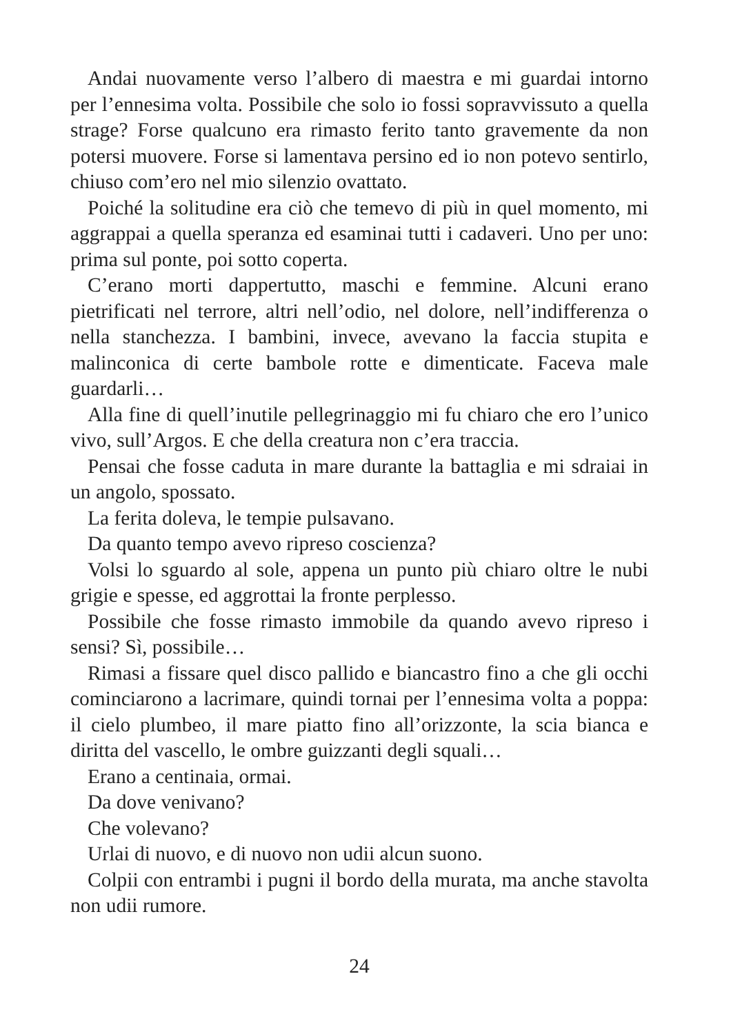Andai nuovamente verso l’albero di maestra e mi guardai intorno per l’ennesima volta. Possibile che solo io fossi sopravvissuto a quella strage? Forse qualcuno era rimasto ferito tanto gravemente da non potersi muovere. Forse si lamentava persino ed io non potevo sentirlo, chiuso com’ero nel mio silenzio ovattato.
Poiché la solitudine era ciò che temevo di più in quel momento, mi aggrappai a quella speranza ed esaminai tutti i cadaveri. Uno per uno: prima sul ponte, poi sotto coperta.
C’erano morti dappertutto, maschi e femmine. Alcuni erano pietrificati nel terrore, altri nell’odio, nel dolore, nell’indifferenza o nella stanchezza. I bambini, invece, avevano la faccia stupita e malinconica di certe bambole rotte e dimenticate. Faceva male guardarli…
Alla fine di quell’inutile pellegrinaggio mi fu chiaro che ero l’unico vivo, sull’Argos. E che della creatura non c’era traccia.
Pensai che fosse caduta in mare durante la battaglia e mi sdraiai in un angolo, spossato.
La ferita doleva, le tempie pulsavano.
Da quanto tempo avevo ripreso coscienza?
Volsi lo sguardo al sole, appena un punto più chiaro oltre le nubi grigie e spesse, ed aggrottai la fronte perplesso.
Possibile che fosse rimasto immobile da quando avevo ripreso i sensi? Sì, possibile…
Rimasi a fissare quel disco pallido e biancastro fino a che gli occhi cominciarono a lacrimare, quindi tornai per l’ennesima volta a poppa: il cielo plumbeo, il mare piatto fino all’orizzonte, la scia bianca e diritta del vascello, le ombre guizzanti degli squali…
Erano a centinaia, ormai.
Da dove venivano?
Che volevano?
Urlai di nuovo, e di nuovo non udii alcun suono.
Colpii con entrambi i pugni il bordo della murata, ma anche stavolta non udii rumore.
24